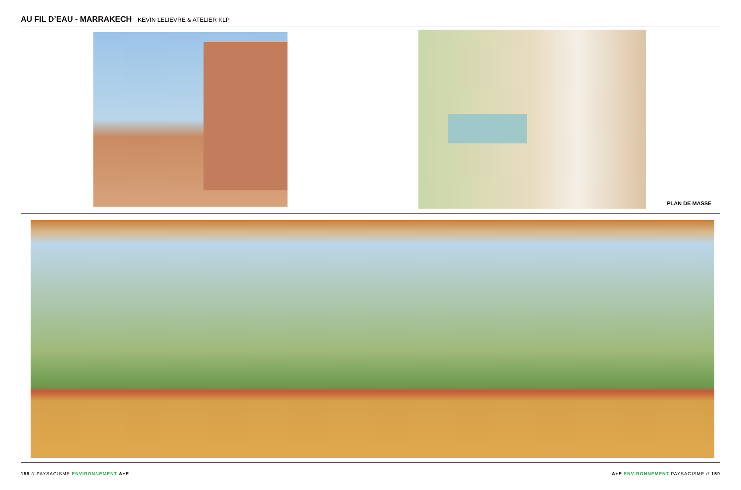AU FIL D’EAU - MARRAKECH KEVIN LELIEVRE & ATELIER KLP
PLAN DE MASSE
158 // PAYSAGISME ENVIRONNEMENT A+E
A+E ENVIRONNEMENT PAYSAGISME // 159